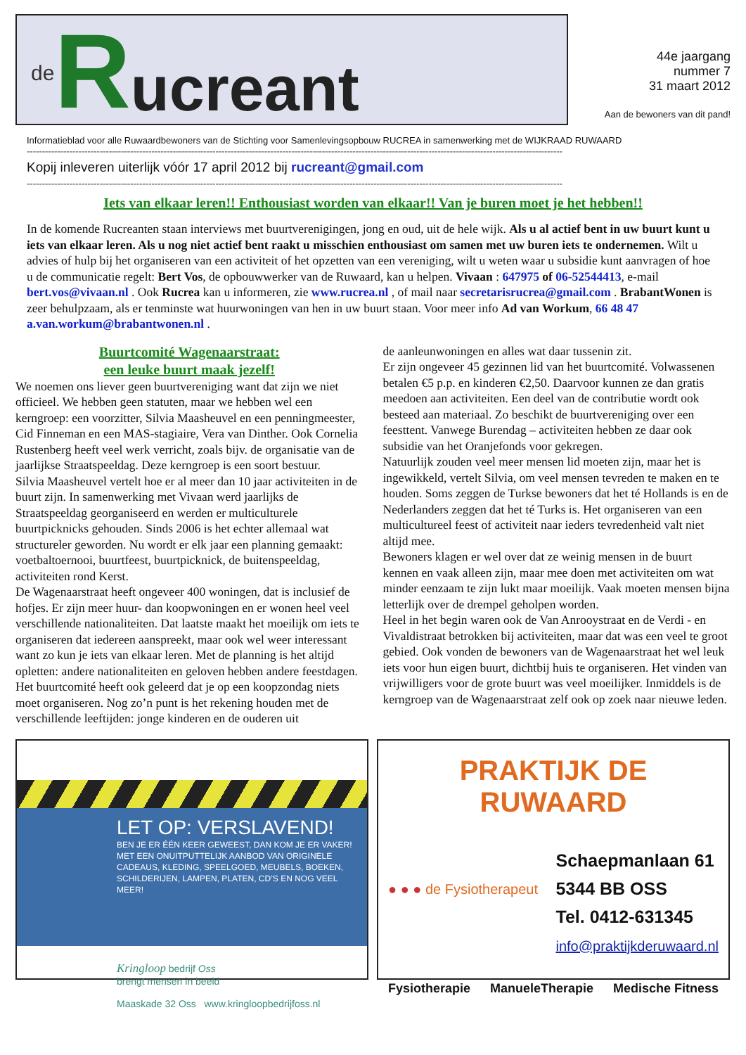de R ucreant
44e jaargang
nummer 7
31 maart 2012
Aan de bewoners van dit pand!
Informatieblad voor alle Ruwaardbewoners van de Stichting voor Samenlevingsopbouw RUCREA in samenwerking met de WIJKRAAD RUWAARD
--------------------------------------------------------------------------------------------------------------------------------------------------------------------------------
Kopij inleveren uiterlijk vóór 17 april 2012 bij rucreant@gmail.com
--------------------------------------------------------------------------------------------------------------------------------------------------------------------------------
Iets van elkaar leren!! Enthousiast worden van elkaar!! Van je buren moet je het hebben!!
In de komende Rucreanten staan interviews met buurtverenigingen, jong en oud, uit de hele wijk. Als u al actief bent in uw buurt kunt u iets van elkaar leren. Als u nog niet actief bent raakt u misschien enthousiast om samen met uw buren iets te ondernemen. Wilt u advies of hulp bij het organiseren van een activiteit of het opzetten van een vereniging, wilt u weten waar u subsidie kunt aanvragen of hoe u de communicatie regelt: Bert Vos, de opbouwwerker van de Ruwaard, kan u helpen. Vivaan : 647975 of 06-52544413, e-mail bert.vos@vivaan.nl . Ook Rucrea kan u informeren, zie www.rucrea.nl , of mail naar secretarisrucrea@gmail.com . BrabantWonen is zeer behulpzaam, als er tenminste wat huurwoningen van hen in uw buurt staan. Voor meer info Ad van Workum, 66 48 47 a.van.workum@brabantwonen.nl .
Buurtcomité Wagenaarstraat:
een leuke buurt maak jezelf!
We noemen ons liever geen buurtvereniging want dat zijn we niet officieel. We hebben geen statuten, maar we hebben wel een kerngroep: een voorzitter, Silvia Maasheuvel en een penningmeester, Cid Finneman en een MAS-stagiaire, Vera van Dinther. Ook Cornelia Rustenberg heeft veel werk verricht, zoals bijv. de organisatie van de jaarlijkse Straatspeeldag. Deze kerngroep is een soort bestuur.
Silvia Maasheuvel vertelt hoe er al meer dan 10 jaar activiteiten in de buurt zijn. In samenwerking met Vivaan werd jaarlijks de Straatspeeldag georganiseerd en werden er multiculturele buurtpicknicks gehouden. Sinds 2006 is het echter allemaal wat structureler geworden. Nu wordt er elk jaar een planning gemaakt: voetbaltoernooi, buurtfeest, buurtpicknick, de buitenspeeldag, activiteiten rond Kerst.
De Wagenaarstraat heeft ongeveer 400 woningen, dat is inclusief de hofjes. Er zijn meer huur- dan koopwoningen en er wonen heel veel verschillende nationaliteiten. Dat laatste maakt het moeilijk om iets te organiseren dat iedereen aanspreekt, maar ook wel weer interessant want zo kun je iets van elkaar leren. Met de planning is het altijd opletten: andere nationaliteiten en geloven hebben andere feestdagen. Het buurtcomité heeft ook geleerd dat je op een koopzondag niets moet organiseren. Nog zo’n punt is het rekening houden met de verschillende leeftijden: jonge kinderen en de ouderen uit
de aanleunwoningen en alles wat daar tussenin zit.
Er zijn ongeveer 45 gezinnen lid van het buurtcomité. Volwassenen betalen €5 p.p. en kinderen €2,50. Daarvoor kunnen ze dan gratis meedoen aan activiteiten. Een deel van de contributie wordt ook besteed aan materiaal. Zo beschikt de buurtvereniging over een feesttent. Vanwege Burendag – activiteiten hebben ze daar ook subsidie van het Oranjefonds voor gekregen.
Natuurlijk zouden veel meer mensen lid moeten zijn, maar het is ingewikkeld, vertelt Silvia, om veel mensen tevreden te maken en te houden. Soms zeggen de Turkse bewoners dat het té Hollands is en de Nederlanders zeggen dat het té Turks is. Het organiseren van een multicultureel feest of activiteit naar ieders tevredenheid valt niet altijd mee.
Bewoners klagen er wel over dat ze weinig mensen in de buurt kennen en vaak alleen zijn, maar mee doen met activiteiten om wat minder eenzaam te zijn lukt maar moeilijk. Vaak moeten mensen bijna letterlijk over de drempel geholpen worden.
Heel in het begin waren ook de Van Anrooystraat en de Verdi - en Vivaldistraat betrokken bij activiteiten, maar dat was een veel te groot gebied. Ook vonden de bewoners van de Wagenaarstraat het wel leuk iets voor hun eigen buurt, dichtbij huis te organiseren. Het vinden van vrijwilligers voor de grote buurt was veel moeilijker. Inmiddels is de kerngroep van de Wagenaarstraat zelf ook op zoek naar nieuwe leden.
LET OP: VERSLAVEND!
BEN JE ER ÉÉN KEER GEWEEST, DAN KOM JE ER VAKER! MET EEN ONUITPUTTELIJK AANBOD VAN ORIGINELE CADEAUS, KLEDING, SPEELGOED, MEUBELS, BOEKEN, SCHILDERIJEN, LAMPEN, PLATEN, CD’S EN NOG VEEL MEER!
Kringloop bedrijf Oss
brengt mensen in beeld
Maaskade 32 Oss www.kringloopbedrijfoss.nl
PRAKTIJK DE RUWAARD
● ● ● de Fysiotherapeut
Schaepmanlaan 61
5344 BB OSS
Tel. 0412-631345
info@praktijkderuwaard.nl
Fysiotherapie ManueleTherapie Medische Fitness